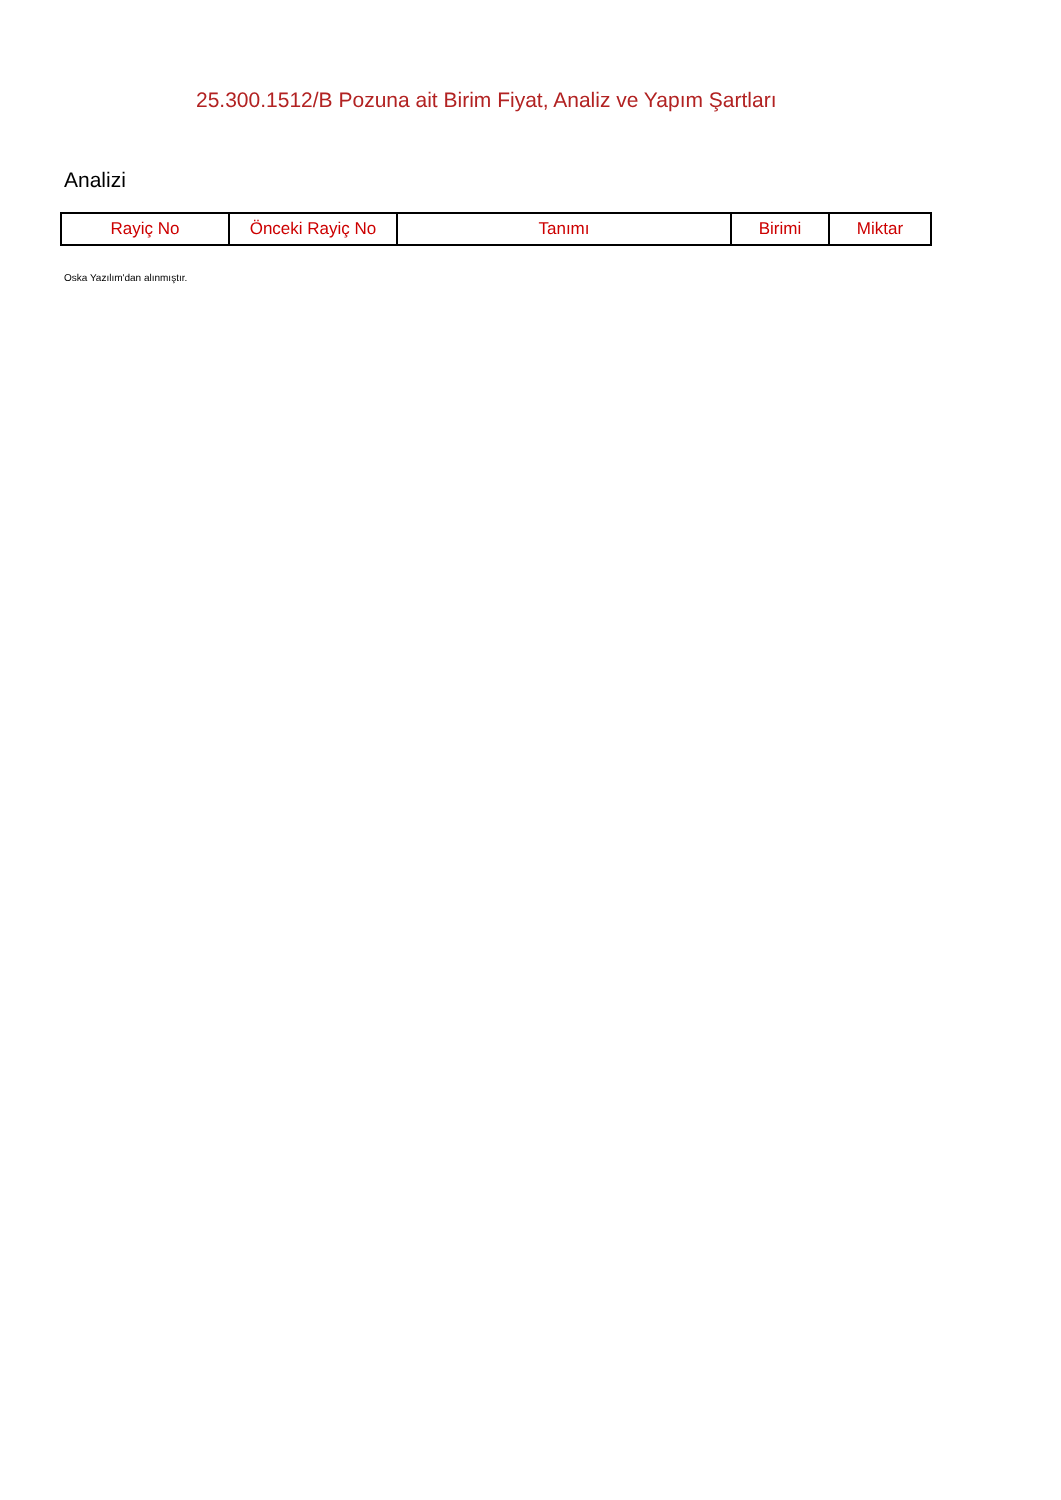25.300.1512/B Pozuna ait Birim Fiyat, Analiz ve Yapım Şartları
Analizi
| Rayiç No | Önceki Rayiç No | Tanımı | Birimi | Miktar |
| --- | --- | --- | --- | --- |
Oska Yazılım'dan alınmıştır.